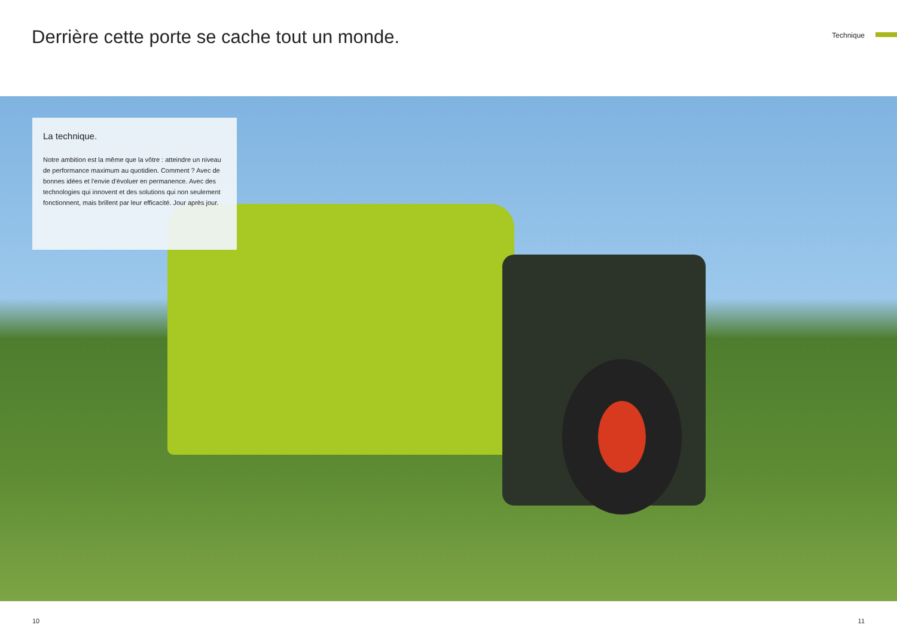Derrière cette porte se cache tout un monde.
Technique
La technique.
Notre ambition est la même que la vôtre : atteindre un niveau de performance maximum au quotidien. Comment ? Avec de bonnes idées et l'envie d'évoluer en permanence. Avec des technologies qui innovent et des solutions qui non seulement fonctionnent, mais brillent par leur efficacité. Jour après jour.
10 11